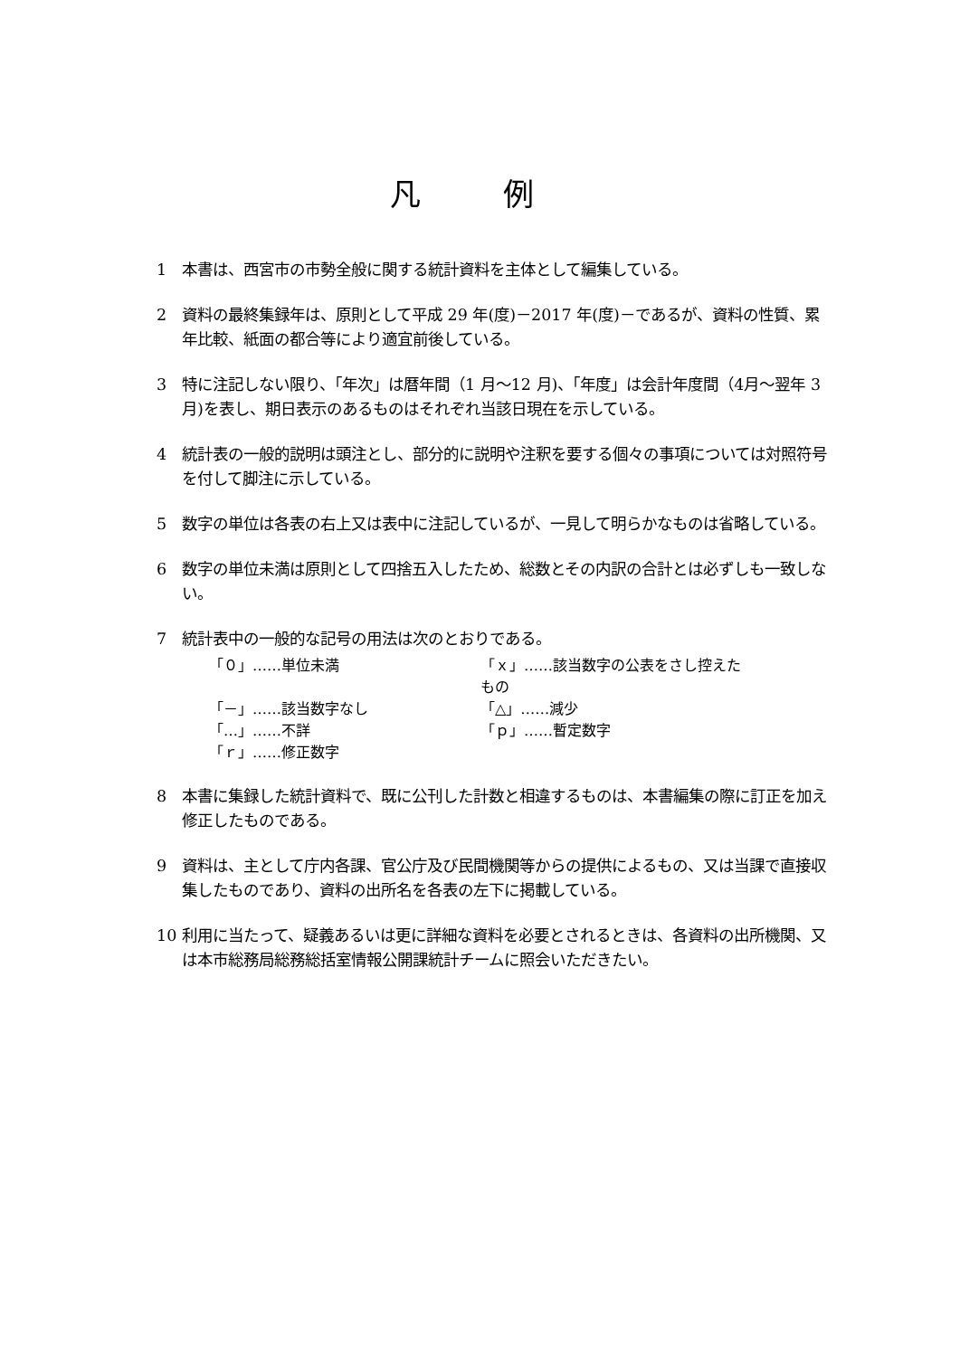凡 例
1 本書は、西宮市の市勢全般に関する統計資料を主体として編集している。
2 資料の最終集録年は、原則として平成 29 年(度)－2017 年(度)－であるが、資料の性質、累年比較、紙面の都合等により適宜前後している。
3 特に注記しない限り、「年次」は暦年間（1 月～12 月)、「年度」は会計年度間（4月～翌年 3 月)を表し、期日表示のあるものはそれぞれ当該日現在を示している。
4 統計表の一般的説明は頭注とし、部分的に説明や注釈を要する個々の事項については対照符号を付して脚注に示している。
5 数字の単位は各表の右上又は表中に注記しているが、一見して明らかなものは省略している。
6 数字の単位未満は原則として四捨五入したため、総数とその内訳の合計とは必ずしも一致しない。
7 統計表中の一般的な記号の用法は次のとおりである。
「０」……単位未満 「ｘ」……該当数字の公表をさし控えたもの 「－」……該当数字なし 「△」……減少 「…」……不詳 「ｐ」……暫定数字 「ｒ」……修正数字
8 本書に集録した統計資料で、既に公刊した計数と相違するものは、本書編集の際に訂正を加え修正したものである。
9 資料は、主として庁内各課、官公庁及び民間機関等からの提供によるもの、又は当課で直接収集したものであり、資料の出所名を各表の左下に掲載している。
10 利用に当たって、疑義あるいは更に詳細な資料を必要とされるときは、各資料の出所機関、又は本市総務局総務総括室情報公開課統計チームに照会いただきたい。